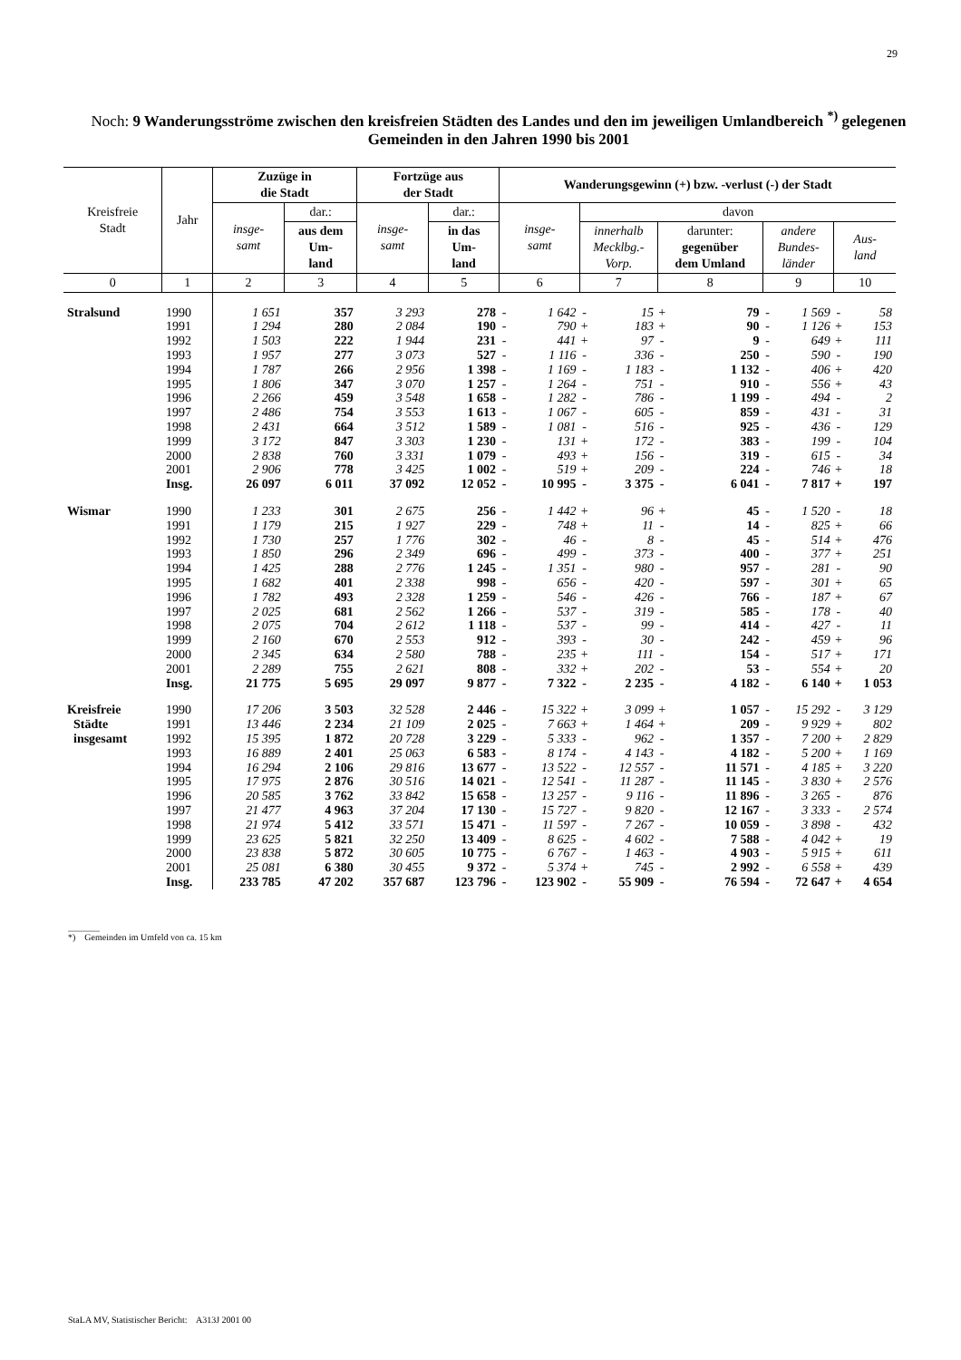29
Noch: 9 Wanderungsströme zwischen den kreisfreien Städten des Landes und den im jeweiligen Umlandbereich <sup>*)</sup> gelegenen Gemeinden in den Jahren 1990 bis 2001
| Kreisfreie Stadt | Jahr | Zuzüge in die Stadt | | Fortzüge aus der Stadt | | Wanderungsgewinn (+) bzw. -verlust (-) der Stadt | | | | | | | | | |
| --- | --- | --- | --- | --- | --- | --- | --- | --- | --- | --- | --- | --- | --- | --- | --- |
| | | insge- samt | dar.: | insge- samt | dar.: | insge- samt | | davon | | | | | | | |
| | | | aus dem Um- land | | in das Um- land | | | innerhalb Mecklbg.- Vorp. | | darunter: gegenüber dem Umland | | andere Bundes- länder | | Aus- land | |
| 0 | 1 | 2 | 3 | 4 | 5 | 6 | | 7 | | 8 | | 9 | | 10 | |
| Stralsund | 1990 | 1 651 | 357 | 3 293 | 278 | - | 1 642 | - | 15 | + | 79 | - | 1 569 | - | 58 |
| | 1991 | 1 294 | 280 | 2 084 | 190 | - | 790 | + | 183 | + | 90 | - | 1 126 | + | 153 |
| | 1992 | 1 503 | 222 | 1 944 | 231 | - | 441 | + | 97 | - | 9 | - | 649 | + | 111 |
| | 1993 | 1 957 | 277 | 3 073 | 527 | - | 1 116 | - | 336 | - | 250 | - | 590 | - | 190 |
| | 1994 | 1 787 | 266 | 2 956 | 1 398 | - | 1 169 | - | 1 183 | - | 1 132 | - | 406 | + | 420 |
| | 1995 | 1 806 | 347 | 3 070 | 1 257 | - | 1 264 | - | 751 | - | 910 | - | 556 | + | 43 |
| | 1996 | 2 266 | 459 | 3 548 | 1 658 | - | 1 282 | - | 786 | - | 1 199 | - | 494 | - | 2 |
| | 1997 | 2 486 | 754 | 3 553 | 1 613 | - | 1 067 | - | 605 | - | 859 | - | 431 | - | 31 |
| | 1998 | 2 431 | 664 | 3 512 | 1 589 | - | 1 081 | - | 516 | - | 925 | - | 436 | - | 129 |
| | 1999 | 3 172 | 847 | 3 303 | 1 230 | - | 131 | + | 172 | - | 383 | - | 199 | - | 104 |
| | 2000 | 2 838 | 760 | 3 331 | 1 079 | - | 493 | + | 156 | - | 319 | - | 615 | - | 34 |
| | 2001 | 2 906 | 778 | 3 425 | 1 002 | - | 519 | + | 209 | - | 224 | - | 746 | + | 18 |
| | Insg. | 26 097 | 6 011 | 37 092 | 12 052 | - | 10 995 | - | 3 375 | - | 6 041 | - | 7 817 | + | 197 |
| Wismar | 1990 | 1 233 | 301 | 2 675 | 256 | - | 1 442 | + | 96 | + | 45 | - | 1 520 | - | 18 |
| | 1991 | 1 179 | 215 | 1 927 | 229 | - | 748 | + | 11 | - | 14 | - | 825 | + | 66 |
| | 1992 | 1 730 | 257 | 1 776 | 302 | - | 46 | - | 8 | - | 45 | - | 514 | + | 476 |
| | 1993 | 1 850 | 296 | 2 349 | 696 | - | 499 | - | 373 | - | 400 | - | 377 | + | 251 |
| | 1994 | 1 425 | 288 | 2 776 | 1 245 | - | 1 351 | - | 980 | - | 957 | - | 281 | - | 90 |
| | 1995 | 1 682 | 401 | 2 338 | 998 | - | 656 | - | 420 | - | 597 | - | 301 | + | 65 |
| | 1996 | 1 782 | 493 | 2 328 | 1 259 | - | 546 | - | 426 | - | 766 | - | 187 | + | 67 |
| | 1997 | 2 025 | 681 | 2 562 | 1 266 | - | 537 | - | 319 | - | 585 | - | 178 | - | 40 |
| | 1998 | 2 075 | 704 | 2 612 | 1 118 | - | 537 | - | 99 | - | 414 | - | 427 | - | 11 |
| | 1999 | 2 160 | 670 | 2 553 | 912 | - | 393 | - | 30 | - | 242 | - | 459 | + | 96 |
| | 2000 | 2 345 | 634 | 2 580 | 788 | - | 235 | + | 111 | - | 154 | - | 517 | + | 171 |
| | 2001 | 2 289 | 755 | 2 621 | 808 | - | 332 | + | 202 | - | 53 | - | 554 | + | 20 |
| | Insg. | 21 775 | 5 695 | 29 097 | 9 877 | - | 7 322 | - | 2 235 | - | 4 182 | - | 6 140 | + | 1 053 |
| Kreisfreie | 1990 | 17 206 | 3 503 | 32 528 | 2 446 | - | 15 322 | + | 3 099 | + | 1 057 | - | 15 292 | - | 3 129 |
| Städte | 1991 | 13 446 | 2 234 | 21 109 | 2 025 | - | 7 663 | + | 1 464 | + | 209 | - | 9 929 | + | 802 |
| insgesamt | 1992 | 15 395 | 1 872 | 20 728 | 3 229 | - | 5 333 | - | 962 | - | 1 357 | - | 7 200 | + | 2 829 |
| | 1993 | 16 889 | 2 401 | 25 063 | 6 583 | - | 8 174 | - | 4 143 | - | 4 182 | - | 5 200 | + | 1 169 |
| | 1994 | 16 294 | 2 106 | 29 816 | 13 677 | - | 13 522 | - | 12 557 | - | 11 571 | - | 4 185 | + | 3 220 |
| | 1995 | 17 975 | 2 876 | 30 516 | 14 021 | - | 12 541 | - | 11 287 | - | 11 145 | - | 3 830 | + | 2 576 |
| | 1996 | 20 585 | 3 762 | 33 842 | 15 658 | - | 13 257 | - | 9 116 | - | 11 896 | - | 3 265 | - | 876 |
| | 1997 | 21 477 | 4 963 | 37 204 | 17 130 | - | 15 727 | - | 9 820 | - | 12 167 | - | 3 333 | - | 2 574 |
| | 1998 | 21 974 | 5 412 | 33 571 | 15 471 | - | 11 597 | - | 7 267 | - | 10 059 | - | 3 898 | - | 432 |
| | 1999 | 23 625 | 5 821 | 32 250 | 13 409 | - | 8 625 | - | 4 602 | - | 7 588 | - | 4 042 | + | 19 |
| | 2000 | 23 838 | 5 872 | 30 605 | 10 775 | - | 6 767 | - | 1 463 | - | 4 903 | - | 5 915 | + | 611 |
| | 2001 | 25 081 | 6 380 | 30 455 | 9 372 | - | 5 374 | + | 745 | - | 2 992 | - | 6 558 | + | 439 |
| | Insg. | 233 785 | 47 202 | 357 687 | 123 796 | - | 123 902 | - | 55 909 | - | 76 594 | - | 72 647 | + | 4 654 |
_______
*) Gemeinden im Umfeld von ca. 15 km
StaLA MV, Statistischer Bericht: A313J 2001 00